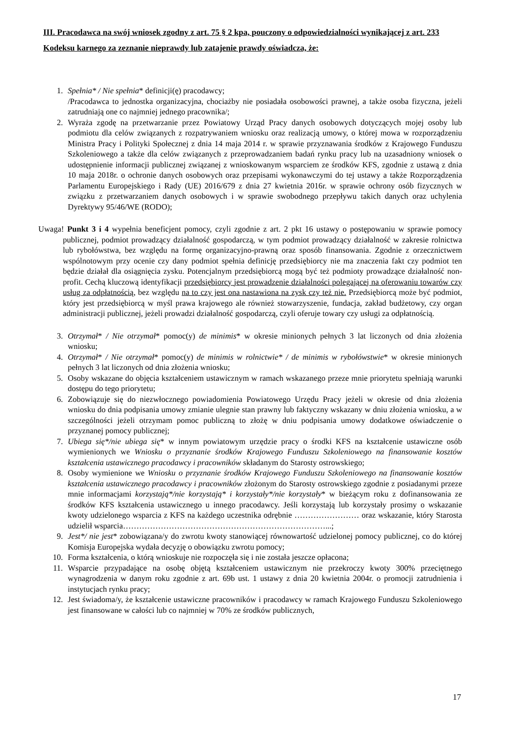III. Pracodawca na swój wniosek zgodny z art. 75 § 2 kpa, pouczony o odpowiedzialności wynikającej z art. 233 Kodeksu karnego za zeznanie nieprawdy lub zatajenie prawdy oświadcza, że:
1. Spełnia* / Nie spełnia* definicji(ę) pracodawcy;
/Pracodawca to jednostka organizacyjna, chociażby nie posiadała osobowości prawnej, a także osoba fizyczna, jeżeli zatrudniają one co najmniej jednego pracownika/;
2. Wyraża zgodę na przetwarzanie przez Powiatowy Urząd Pracy danych osobowych dotyczących mojej osoby lub podmiotu dla celów związanych z rozpatrywaniem wniosku oraz realizacją umowy, o której mowa w rozporządzeniu Ministra Pracy i Polityki Społecznej z dnia 14 maja 2014 r. w sprawie przyznawania środków z Krajowego Funduszu Szkoleniowego a także dla celów związanych z przeprowadzaniem badań rynku pracy lub na uzasadniony wniosek o udostępnienie informacji publicznej związanej z wnioskowanym wsparciem ze środków KFS, zgodnie z ustawą z dnia 10 maja 2018r. o ochronie danych osobowych oraz przepisami wykonawczymi do tej ustawy a także Rozporządzenia Parlamentu Europejskiego i Rady (UE) 2016/679 z dnia 27 kwietnia 2016r. w sprawie ochrony osób fizycznych w związku z przetwarzaniem danych osobowych i w sprawie swobodnego przepływu takich danych oraz uchylenia Dyrektywy 95/46/WE (RODO);
Uwaga! Punkt 3 i 4 wypełnia beneficjent pomocy, czyli zgodnie z art. 2 pkt 16 ustawy o postępowaniu w sprawie pomocy publicznej, podmiot prowadzący działalność gospodarczą, w tym podmiot prowadzący działalność w zakresie rolnictwa lub rybołówstwa, bez względu na formę organizacyjno-prawną oraz sposób finansowania. Zgodnie z orzecznictwem wspólnotowym przy ocenie czy dany podmiot spełnia definicję przedsiębiorcy nie ma znaczenia fakt czy podmiot ten będzie działał dla osiągnięcia zysku. Potencjalnym przedsiębiorcą mogą być też podmioty prowadzące działalność non-profit. Cechą kluczową identyfikacji przedsiębiorcy jest prowadzenie działalności polegającej na oferowaniu towarów czy usług za odpłatnością, bez względu na to czy jest ona nastawiona na zysk czy też nie. Przedsiębiorcą może być podmiot, który jest przedsiębiorcą w myśl prawa krajowego ale również stowarzyszenie, fundacja, zakład budżetowy, czy organ administracji publicznej, jeżeli prowadzi działalność gospodarczą, czyli oferuje towary czy usługi za odpłatnością.
3. Otrzymał* / Nie otrzymał* pomoc(y) de minimis* w okresie minionych pełnych 3 lat liczonych od dnia złożenia wniosku;
4. Otrzymał* / Nie otrzymał* pomoc(y) de minimis w rolnictwie* / de minimis w rybołówstwie* w okresie minionych pełnych 3 lat liczonych od dnia złożenia wniosku;
5. Osoby wskazane do objęcia kształceniem ustawicznym w ramach wskazanego przeze mnie priorytetu spełniają warunki dostępu do tego priorytetu;
6. Zobowiązuje się do niezwłocznego powiadomienia Powiatowego Urzędu Pracy jeżeli w okresie od dnia złożenia wniosku do dnia podpisania umowy zmianie ulegnie stan prawny lub faktyczny wskazany w dniu złożenia wniosku, a w szczególności jeżeli otrzymam pomoc publiczną to złożę w dniu podpisania umowy dodatkowe oświadczenie o przyznanej pomocy publicznej;
7. Ubiega się*/nie ubiega się* w innym powiatowym urzędzie pracy o środki KFS na kształcenie ustawiczne osób wymienionych we Wniosku o przyznanie środków Krajowego Funduszu Szkoleniowego na finansowanie kosztów kształcenia ustawicznego pracodawcy i pracowników składanym do Starosty ostrowskiego;
8. Osoby wymienione we Wniosku o przyznanie środków Krajowego Funduszu Szkoleniowego na finansowanie kosztów kształcenia ustawicznego pracodawcy i pracowników złożonym do Starosty ostrowskiego zgodnie z posiadanymi przeze mnie informacjami korzystają*/nie korzystają* i korzystały*/nie korzystały* w bieżącym roku z dofinansowania ze środków KFS kształcenia ustawicznego u innego pracodawcy. Jeśli korzystają lub korzystały prosimy o wskazanie kwoty udzielonego wsparcia z KFS na każdego uczestnika odrębnie …………………… oraz wskazanie, który Starosta udzielił wsparcia…………………………………………………………………...;
9. Jest*/ nie jest* zobowiązana/y do zwrotu kwoty stanowiącej równowartość udzielonej pomocy publicznej, co do której Komisja Europejska wydała decyzję o obowiązku zwrotu pomocy;
10. Forma kształcenia, o którą wnioskuje nie rozpoczęła się i nie została jeszcze opłacona;
11. Wsparcie przypadające na osobę objętą kształceniem ustawicznym nie przekroczy kwoty 300% przeciętnego wynagrodzenia w danym roku zgodnie z art. 69b ust. 1 ustawy z dnia 20 kwietnia 2004r. o promocji zatrudnienia i instytucjach rynku pracy;
12. Jest świadoma/y, że kształcenie ustawiczne pracowników i pracodawcy w ramach Krajowego Funduszu Szkoleniowego jest finansowane w całości lub co najmniej w 70% ze środków publicznych,
17